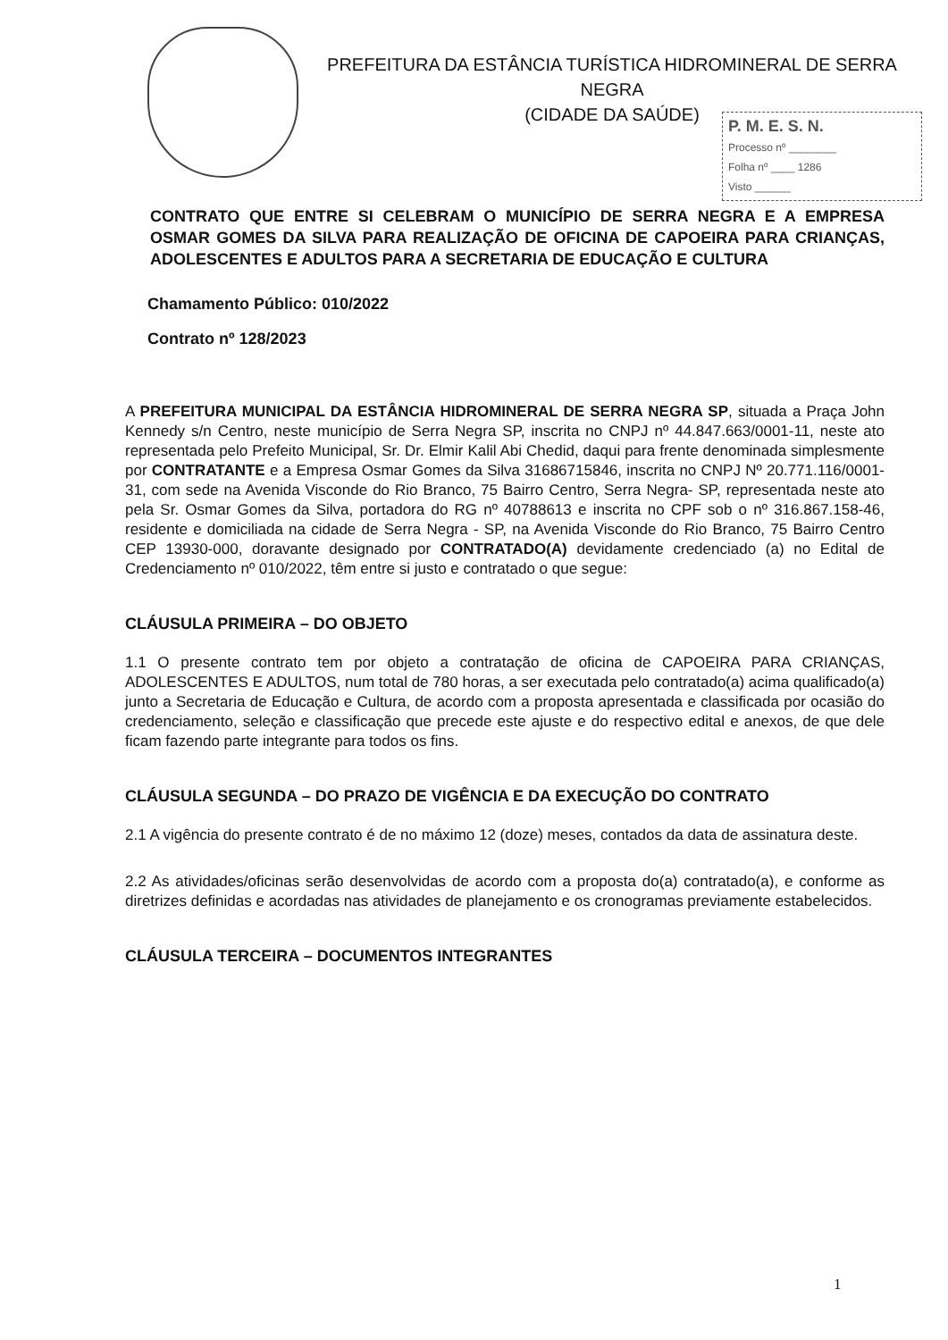PREFEITURA DA ESTÂNCIA TURÍSTICA HIDROMINERAL DE SERRA NEGRA
(CIDADE DA SAÚDE)
P. M. E. S. N.
Processo nº ________
Folha nº ____ 1286
Visto ______
CONTRATO QUE ENTRE SI CELEBRAM O MUNICÍPIO DE SERRA NEGRA E A EMPRESA OSMAR GOMES DA SILVA PARA REALIZAÇÃO DE OFICINA DE CAPOEIRA PARA CRIANÇAS, ADOLESCENTES E ADULTOS PARA A SECRETARIA DE EDUCAÇÃO E CULTURA
Chamamento Público: 010/2022
Contrato nº 128/2023
A PREFEITURA MUNICIPAL DA ESTÂNCIA HIDROMINERAL DE SERRA NEGRA SP, situada a Praça John Kennedy s/n Centro, neste município de Serra Negra SP, inscrita no CNPJ nº 44.847.663/0001-11, neste ato representada pelo Prefeito Municipal, Sr. Dr. Elmir Kalil Abi Chedid, daqui para frente denominada simplesmente por CONTRATANTE e a Empresa Osmar Gomes da Silva 31686715846, inscrita no CNPJ Nº 20.771.116/0001-31, com sede na Avenida Visconde do Rio Branco, 75 Bairro Centro, Serra Negra- SP, representada neste ato pela Sr. Osmar Gomes da Silva, portadora do RG nº 40788613 e inscrita no CPF sob o nº 316.867.158-46, residente e domiciliada na cidade de Serra Negra - SP, na Avenida Visconde do Rio Branco, 75 Bairro Centro CEP 13930-000, doravante designado por CONTRATADO(A) devidamente credenciado (a) no Edital de Credenciamento nº 010/2022, têm entre si justo e contratado o que segue:
CLÁUSULA PRIMEIRA – DO OBJETO
1.1 O presente contrato tem por objeto a contratação de oficina de CAPOEIRA PARA CRIANÇAS, ADOLESCENTES E ADULTOS, num total de 780 horas, a ser executada pelo contratado(a) acima qualificado(a) junto a Secretaria de Educação e Cultura, de acordo com a proposta apresentada e classificada por ocasião do credenciamento, seleção e classificação que precede este ajuste e do respectivo edital e anexos, de que dele ficam fazendo parte integrante para todos os fins.
CLÁUSULA SEGUNDA – DO PRAZO DE VIGÊNCIA E DA EXECUÇÃO DO CONTRATO
2.1 A vigência do presente contrato é de no máximo 12 (doze) meses, contados da data de assinatura deste.
2.2 As atividades/oficinas serão desenvolvidas de acordo com a proposta do(a) contratado(a), e conforme as diretrizes definidas e acordadas nas atividades de planejamento e os cronogramas previamente estabelecidos.
CLÁUSULA TERCEIRA – DOCUMENTOS INTEGRANTES
1